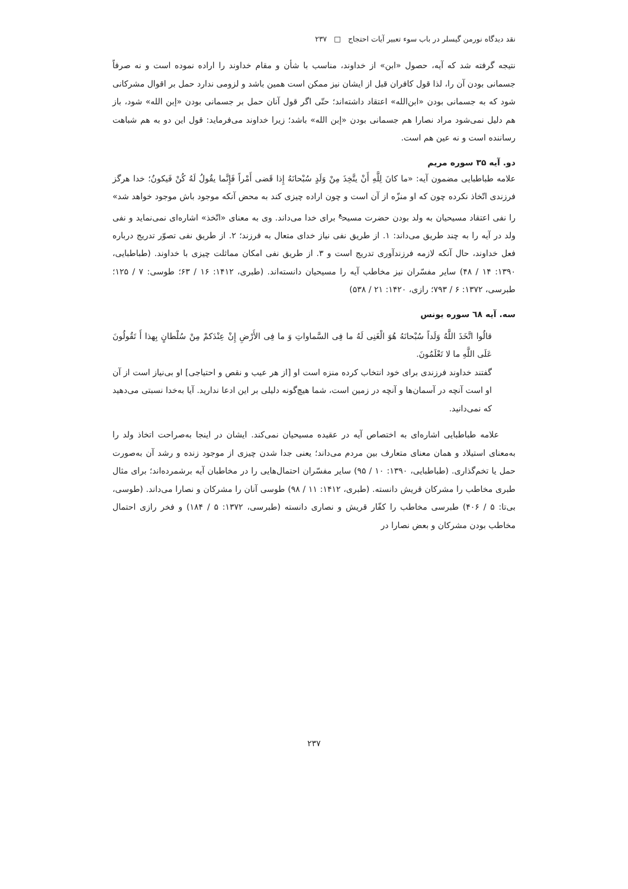نقد دیدگاه نورمن گیسلر در باب سوء تعبیر آیات احتجاج □ ۲۳۷
نتیجه گرفته شد که آیه، حصول «ابن» از خداوند، مناسب با شأن و مقام خداوند را اراده نموده است و نه صرفاً جسمانی بودن آن را، لذا قول کافران قبل از ایشان نیز ممکن است همین باشد و لزومی ندارد حمل بر اقوال مشرکانی شود که به جسمانی بودن «ابن‌الله» اعتقاد داشته‌اند؛ حتّی اگر قول آنان حمل بر جسمانی بودن «إبن الله» شود، باز هم دلیل نمی‌شود مراد نصارا هم جسمانی بودن «إبن الله» باشد؛ زیرا خداوند می‌فرماید: قول این دو به هم شباهت رساننده است و نه عین هم است.
دو. آیه ۳۵ سوره مریم
علامه طباطبایی مضمون آیه: «ما کانَ لِلَّهِ أَنْ یتَّخِذَ مِنْ وَلَدٍ سُبْحانَهُ إِذا قَضی أَمْراً فَإِنَّما یقُولُ لَهُ کُنْ فَیکونُ؛ خدا هرگز فرزندی اتّخاذ نکرده چون که او منزّه از آن است و چون اراده چیزی کند به محض آنکه موجود باش موجود خواهد شد» را نفی اعتقاد مسیحیان به ولد بودن حضرت مسیح<sup>ع</sup> برای خدا می‌داند. وی به معنای «اتّخذ» اشاره‌ای نمی‌نماید و نفی ولد در آیه را به چند طریق می‌داند: ۱. از طریق نفی نیاز خدای متعال به فرزند؛ ۲. از طریق نفی تصوّر تدریج درباره فعل خداوند، حال آنکه لازمه فرزندآوری تدریج است و ۳. از طریق نفی امکان مماثلت چیزی با خداوند. (طباطبایی، ۱۳۹۰: ۱۴ / ۴۸) سایر مفسّران نیز مخاطب آیه را مسیحیان دانسته‌اند. (طبری، ۱۴۱۲: ۱۶ / ۶۳؛ طوسی: ۷ / ۱۲۵؛ طبرسی، ۱۳۷۲: ۶ / ۷۹۳؛ رازی، ۱۴۲۰: ۲۱ / ۵۳۸)
سه. آیه ٦٨ سوره یونس
قالُوا اتَّخَذَ اللَّهُ وَلَداً سُبْحانَهُ هُوَ الْغَنِی لَهُ ما فِی السَّماواتِ وَ ما فِی الأَرْضِ إِنْ عِنْدَکمْ مِنْ سُلْطانٍ بِهذا أَ تَقُولُونَ عَلَی اللَّهِ ما لا تَعْلَمُونَ.
گفتند خداوند فرزندی برای خود انتخاب کرده منزه است او [از هر عیب و نقص و احتیاجی] او بی‌نیاز است از آن او است آنچه در آسمان‌ها و آنچه در زمین است، شما هیچ‌گونه دلیلی بر این ادعا ندارید. آیا به‌خدا نسبتی می‌دهید که نمی‌دانید.
علامه طباطبایی اشاره‌ای به اختصاص آیه در عقیده مسیحیان نمی‌کند. ایشان در اینجا به‌صراحت اتخاذ ولد را به‌معنای استیلاد و همان معنای متعارف بین مردم می‌داند؛ یعنی جدا شدن چیزی از موجود زنده و رشد آن به‌صورت حمل یا تخم‌گذاری. (طباطبایی، ۱۳۹۰: ۱۰ / ۹۵) سایر مفسّران احتمال‌هایی را در مخاطبان آیه برشمرده‌اند؛ برای مثال طبری مخاطب را مشرکان قریش دانسته. (طبری، ۱۴۱۲: ۱۱ / ۹۸) طوسی آنان را مشرکان و نصارا می‌داند. (طوسی، بی‌تا: ۵ / ۴۰۶) طبرسی مخاطب را کفّار قریش و نصاری دانسته (طبرسی، ۱۳۷۲: ۵ / ۱۸۴) و فخر رازی احتمال مخاطب بودن مشرکان و بعض نصارا در
۲۳۷